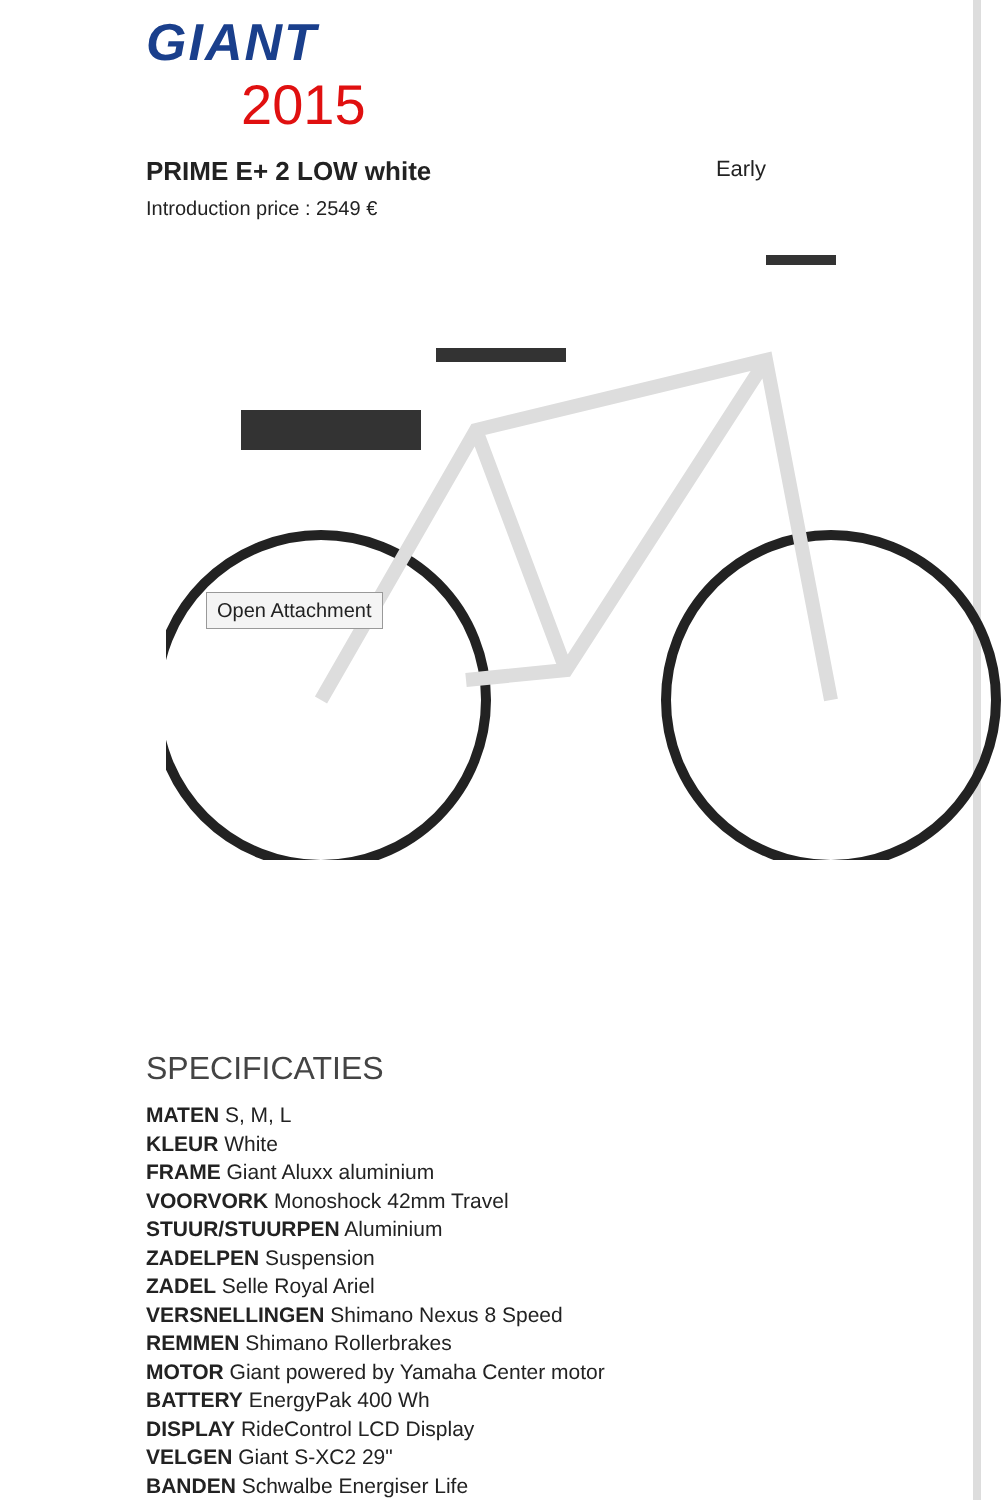GIANT
2015
PRIME E+ 2 LOW white Early
Introduction price : 2549 €
Open Attachment
SPECIFICATIES
MATEN S, M, L
KLEUR White
FRAME Giant Aluxx aluminium
VOORVORK Monoshock 42mm Travel
STUUR/STUURPEN Aluminium
ZADELPEN Suspension
ZADEL Selle Royal Ariel
VERSNELLINGEN Shimano Nexus 8 Speed
REMMEN Shimano Rollerbrakes
MOTOR Giant powered by Yamaha Center motor
BATTERY EnergyPak 400 Wh
DISPLAY RideControl LCD Display
VELGEN Giant S-XC2 29"
BANDEN Schwalbe Energiser Life